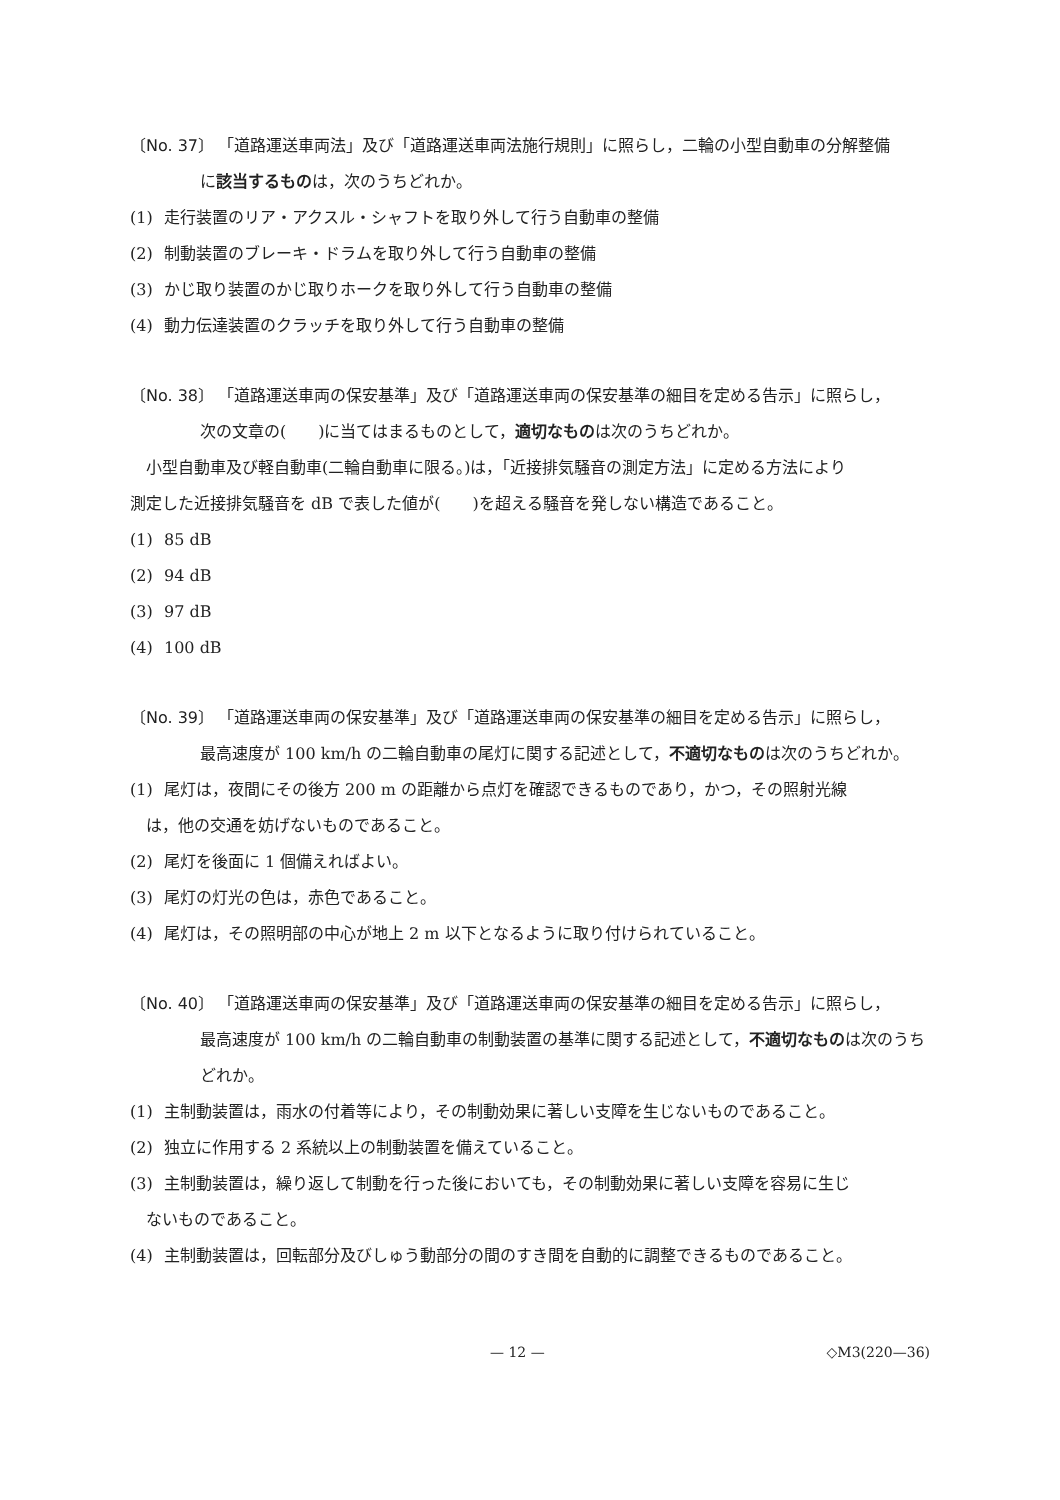〔No. 37〕 「道路運送車両法」及び「道路運送車両法施行規則」に照らし，二輪の小型自動車の分解整備
に該当するものは，次のうちどれか。
(1) 走行装置のリア・アクスル・シャフトを取り外して行う自動車の整備
(2) 制動装置のブレーキ・ドラムを取り外して行う自動車の整備
(3) かじ取り装置のかじ取りホークを取り外して行う自動車の整備
(4) 動力伝達装置のクラッチを取り外して行う自動車の整備
〔No. 38〕 「道路運送車両の保安基準」及び「道路運送車両の保安基準の細目を定める告示」に照らし，
次の文章の(　　)に当てはまるものとして，適切なものは次のうちどれか。
小型自動車及び軽自動車(二輪自動車に限る。)は，「近接排気騒音の測定方法」に定める方法により
測定した近接排気騒音を dB で表した値が(　　)を超える騒音を発しない構造であること。
(1) 85 dB
(2) 94 dB
(3) 97 dB
(4) 100 dB
〔No. 39〕 「道路運送車両の保安基準」及び「道路運送車両の保安基準の細目を定める告示」に照らし，
最高速度が 100 km/h の二輪自動車の尾灯に関する記述として，不適切なものは次のうちどれか。
(1) 尾灯は，夜間にその後方 200 m の距離から点灯を確認できるものであり，かつ，その照射光線
は，他の交通を妨げないものであること。
(2) 尾灯を後面に 1 個備えればよい。
(3) 尾灯の灯光の色は，赤色であること。
(4) 尾灯は，その照明部の中心が地上 2 m 以下となるように取り付けられていること。
〔No. 40〕 「道路運送車両の保安基準」及び「道路運送車両の保安基準の細目を定める告示」に照らし，
最高速度が 100 km/h の二輪自動車の制動装置の基準に関する記述として，不適切なものは次のうちどれか。
(1) 主制動装置は，雨水の付着等により，その制動効果に著しい支障を生じないものであること。
(2) 独立に作用する 2 系統以上の制動装置を備えていること。
(3) 主制動装置は，繰り返して制動を行った後においても，その制動効果に著しい支障を容易に生じ
ないものであること。
(4) 主制動装置は，回転部分及びしゅう動部分の間のすき間を自動的に調整できるものであること。
— 12 — ◇M3(220—36)